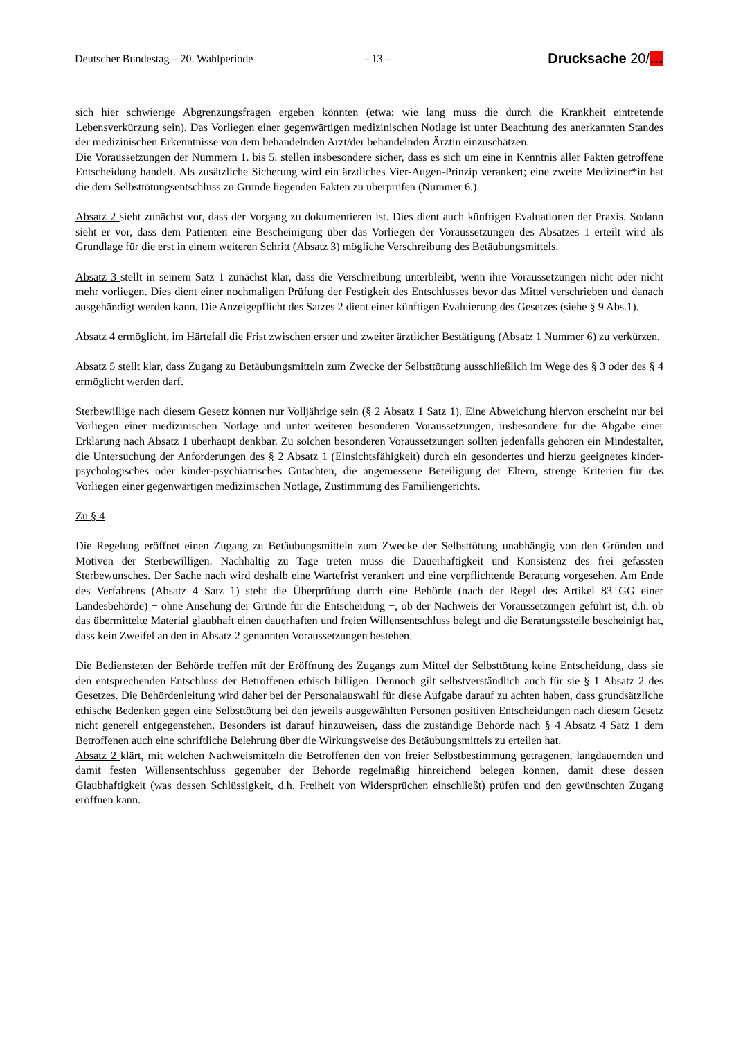Deutscher Bundestag – 20. Wahlperiode – 13 – Drucksache 20/…
sich hier schwierige Abgrenzungsfragen ergeben könnten (etwa: wie lang muss die durch die Krankheit eintretende Lebensverkürzung sein). Das Vorliegen einer gegenwärtigen medizinischen Notlage ist unter Beachtung des anerkannten Standes der medizinischen Erkenntnisse von dem behandelnden Arzt/der behandelnden Ärztin einzuschätzen.
Die Voraussetzungen der Nummern 1. bis 5. stellen insbesondere sicher, dass es sich um eine in Kenntnis aller Fakten getroffene Entscheidung handelt. Als zusätzliche Sicherung wird ein ärztliches Vier-Augen-Prinzip verankert; eine zweite Mediziner*in hat die dem Selbsttötungsentschluss zu Grunde liegenden Fakten zu überprüfen (Nummer 6.).
Absatz 2 sieht zunächst vor, dass der Vorgang zu dokumentieren ist. Dies dient auch künftigen Evaluationen der Praxis. Sodann sieht er vor, dass dem Patienten eine Bescheinigung über das Vorliegen der Voraussetzungen des Absatzes 1 erteilt wird als Grundlage für die erst in einem weiteren Schritt (Absatz 3) mögliche Verschreibung des Betäubungsmittels.
Absatz 3 stellt in seinem Satz 1 zunächst klar, dass die Verschreibung unterbleibt, wenn ihre Voraussetzungen nicht oder nicht mehr vorliegen. Dies dient einer nochmaligen Prüfung der Festigkeit des Entschlusses bevor das Mittel verschrieben und danach ausgehändigt werden kann. Die Anzeigepflicht des Satzes 2 dient einer künftigen Evaluierung des Gesetzes (siehe § 9 Abs.1).
Absatz 4 ermöglicht, im Härtefall die Frist zwischen erster und zweiter ärztlicher Bestätigung (Absatz 1 Nummer 6) zu verkürzen.
Absatz 5 stellt klar, dass Zugang zu Betäubungsmitteln zum Zwecke der Selbsttötung ausschließlich im Wege des § 3 oder des § 4 ermöglicht werden darf.
Sterbewillige nach diesem Gesetz können nur Volljährige sein (§ 2 Absatz 1 Satz 1). Eine Abweichung hiervon erscheint nur bei Vorliegen einer medizinischen Notlage und unter weiteren besonderen Voraussetzungen, insbesondere für die Abgabe einer Erklärung nach Absatz 1 überhaupt denkbar. Zu solchen besonderen Voraussetzungen sollten jedenfalls gehören ein Mindestalter, die Untersuchung der Anforderungen des § 2 Absatz 1 (Einsichtsfähigkeit) durch ein gesondertes und hierzu geeignetes kinder-psychologisches oder kinder-psychiatrisches Gutachten, die angemessene Beteiligung der Eltern, strenge Kriterien für das Vorliegen einer gegenwärtigen medizinischen Notlage, Zustimmung des Familiengerichts.
Zu § 4
Die Regelung eröffnet einen Zugang zu Betäubungsmitteln zum Zwecke der Selbsttötung unabhängig von den Gründen und Motiven der Sterbewilligen. Nachhaltig zu Tage treten muss die Dauerhaftigkeit und Konsistenz des frei gefassten Sterbewunsches. Der Sache nach wird deshalb eine Wartefrist verankert und eine verpflichtende Beratung vorgesehen. Am Ende des Verfahrens (Absatz 4 Satz 1) steht die Überprüfung durch eine Behörde (nach der Regel des Artikel 83 GG einer Landesbehörde) − ohne Ansehung der Gründe für die Entscheidung −, ob der Nachweis der Voraussetzungen geführt ist, d.h. ob das übermittelte Material glaubhaft einen dauerhaften und freien Willensentschluss belegt und die Beratungsstelle bescheinigt hat, dass kein Zweifel an den in Absatz 2 genannten Voraussetzungen bestehen.
Die Bediensteten der Behörde treffen mit der Eröffnung des Zugangs zum Mittel der Selbsttötung keine Entscheidung, dass sie den entsprechenden Entschluss der Betroffenen ethisch billigen. Dennoch gilt selbstverständlich auch für sie § 1 Absatz 2 des Gesetzes. Die Behördenleitung wird daher bei der Personalauswahl für diese Aufgabe darauf zu achten haben, dass grundsätzliche ethische Bedenken gegen eine Selbsttötung bei den jeweils ausgewählten Personen positiven Entscheidungen nach diesem Gesetz nicht generell entgegenstehen. Besonders ist darauf hinzuweisen, dass die zuständige Behörde nach § 4 Absatz 4 Satz 1 dem Betroffenen auch eine schriftliche Belehrung über die Wirkungsweise des Betäubungsmittels zu erteilen hat.
Absatz 2 klärt, mit welchen Nachweismitteln die Betroffenen den von freier Selbstbestimmung getragenen, langdauernden und damit festen Willensentschluss gegenüber der Behörde regelmäßig hinreichend belegen können, damit diese dessen Glaubhaftigkeit (was dessen Schlüssigkeit, d.h. Freiheit von Widersprüchen einschließt) prüfen und den gewünschten Zugang eröffnen kann.